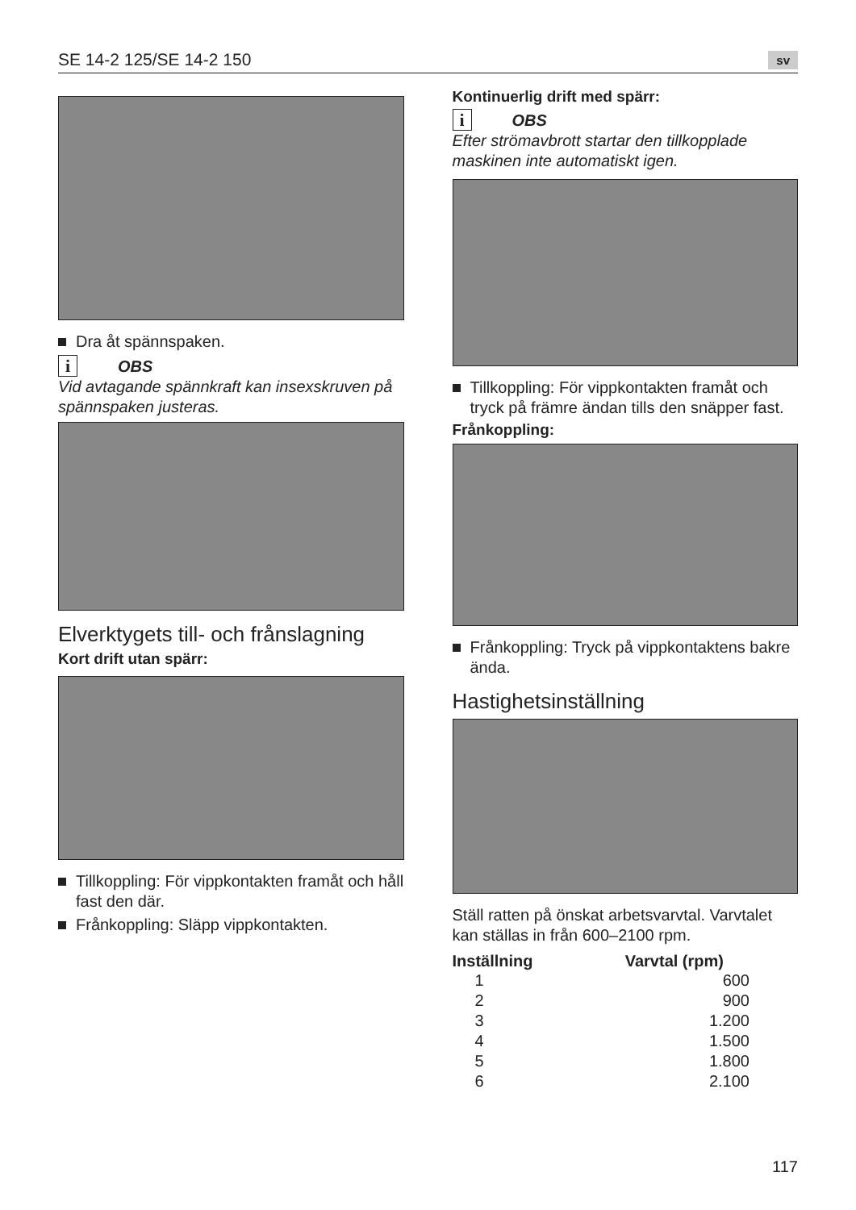SE 14-2 125/SE 14-2 150 sv
Dra åt spännspaken.
i OBS
Vid avtagande spännkraft kan insexskruven på spännspaken justeras.
Elverktygets till- och frånslagning
Kort drift utan spärr:
Tillkoppling: För vippkontakten framåt och håll fast den där.
Frånkoppling: Släpp vippkontakten.
Kontinuerlig drift med spärr:
i OBS
Efter strömavbrott startar den tillkopplade maskinen inte automatiskt igen.
Tillkoppling: För vippkontakten framåt och tryck på främre ändan tills den snäpper fast.
Frånkoppling:
Frånkoppling: Tryck på vippkontaktens bakre ända.
Hastighetsinställning
Ställ ratten på önskat arbetsvarvtal. Varvtalet kan ställas in från 600–2100 rpm.
| Inställning | Varvtal (rpm) |
| --- | --- |
| 1 | 600 |
| 2 | 900 |
| 3 | 1.200 |
| 4 | 1.500 |
| 5 | 1.800 |
| 6 | 2.100 |
117